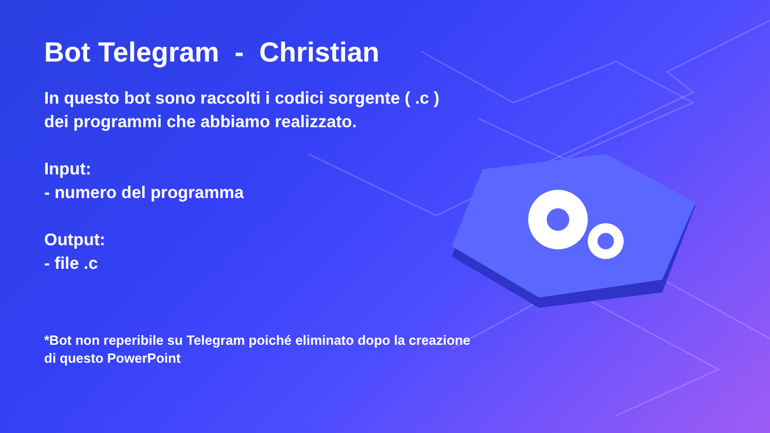Bot Telegram - Christian
In questo bot sono raccolti i codici sorgente ( .c ) dei programmi che abbiamo realizzato.
Input:
- numero del programma
Output:
- file .c
*Bot non reperibile su Telegram poiché eliminato dopo la creazione di questo PowerPoint